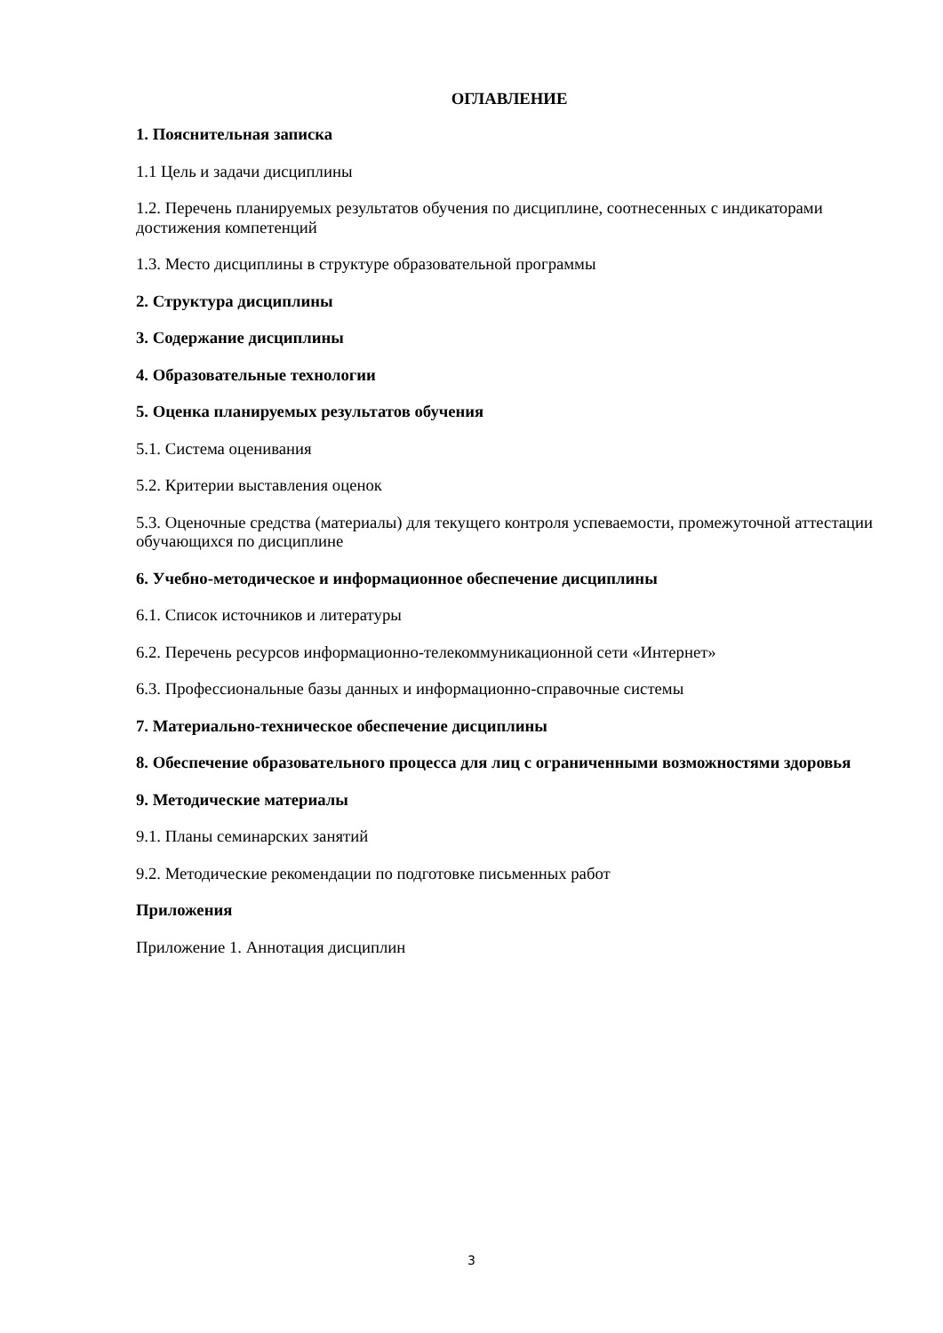ОГЛАВЛЕНИЕ
1. Пояснительная записка
1.1 Цель и задачи дисциплины
1.2. Перечень планируемых результатов обучения по дисциплине, соотнесенных с индикаторами достижения компетенций
1.3. Место дисциплины в структуре образовательной программы
2. Структура дисциплины
3. Содержание дисциплины
4. Образовательные технологии
5. Оценка планируемых результатов обучения
5.1. Система оценивания
5.2. Критерии выставления оценок
5.3. Оценочные средства (материалы) для текущего контроля успеваемости, промежуточной аттестации обучающихся по дисциплине
6. Учебно-методическое и информационное обеспечение дисциплины
6.1. Список источников и литературы
6.2. Перечень ресурсов информационно-телекоммуникационной сети «Интернет»
6.3. Профессиональные базы данных и информационно-справочные системы
7. Материально-техническое обеспечение дисциплины
8. Обеспечение образовательного процесса для лиц с ограниченными возможностями здоровья
9. Методические материалы
9.1. Планы семинарских занятий
9.2. Методические рекомендации по подготовке письменных работ
Приложения
Приложение 1. Аннотация дисциплин
3